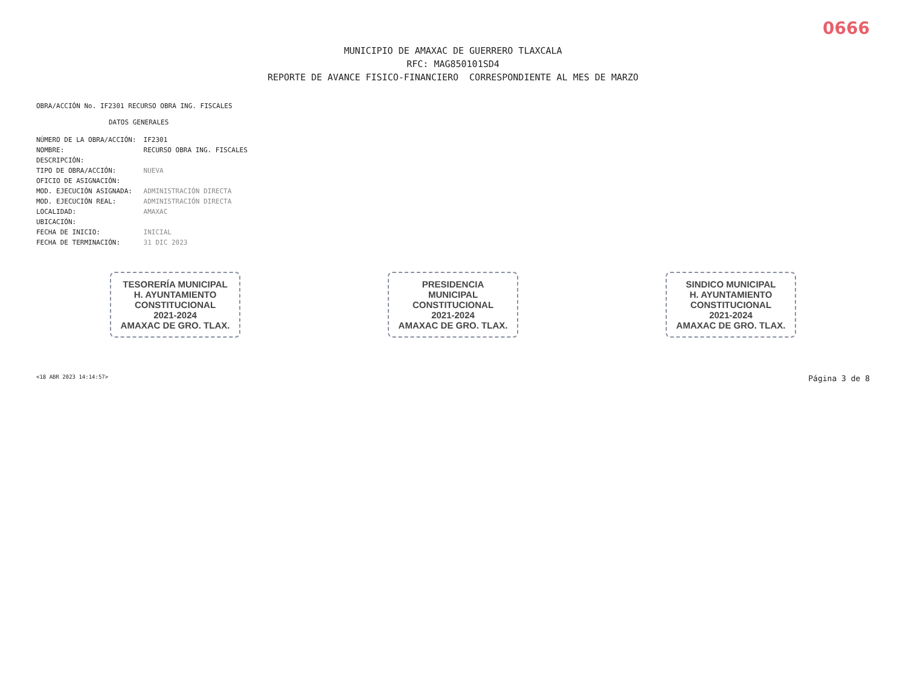0666
MUNICIPIO DE AMAXAC DE GUERRERO TLAXCALA
RFC: MAG850101SD4
REPORTE DE AVANCE FISICO-FINANCIERO CORRESPONDIENTE AL MES DE MARZO
OBRA/ACCIÓN No. IF2301 RECURSO OBRA ING. FISCALES
DATOS GENERALES
| NÚMERO DE LA OBRA/ACCIÓN: | IF2301 |
| NOMBRE: | RECURSO OBRA ING. FISCALES |
| DESCRIPCIÓN: | |
| TIPO DE OBRA/ACCIÓN: | NUEVA |
| OFICIO DE ASIGNACIÓN: | |
| MOD. EJECUCIÓN ASIGNADA: | ADMINISTRACIÓN DIRECTA |
| MOD. EJECUCIÓN REAL: | ADMINISTRACIÓN DIRECTA |
| LOCALIDAD: | AMAXAC |
| UBICACIÓN: | |
| FECHA DE INICIO: | INICIAL |
| FECHA DE TERMINACIÓN: | 31 DIC 2023 |
TESORERÍA MUNICIPAL
H. AYUNTAMIENTO
CONSTITUCIONAL
2021-2024
AMAXAC DE GRO. TLAX.
PRESIDENCIA
MUNICIPAL
CONSTITUCIONAL
2021-2024
AMAXAC DE GRO. TLAX.
SINDICO MUNICIPAL
H. AYUNTAMIENTO
CONSTITUCIONAL
2021-2024
AMAXAC DE GRO. TLAX.
<18 ABR 2023 14:14:57> Página 3 de 8